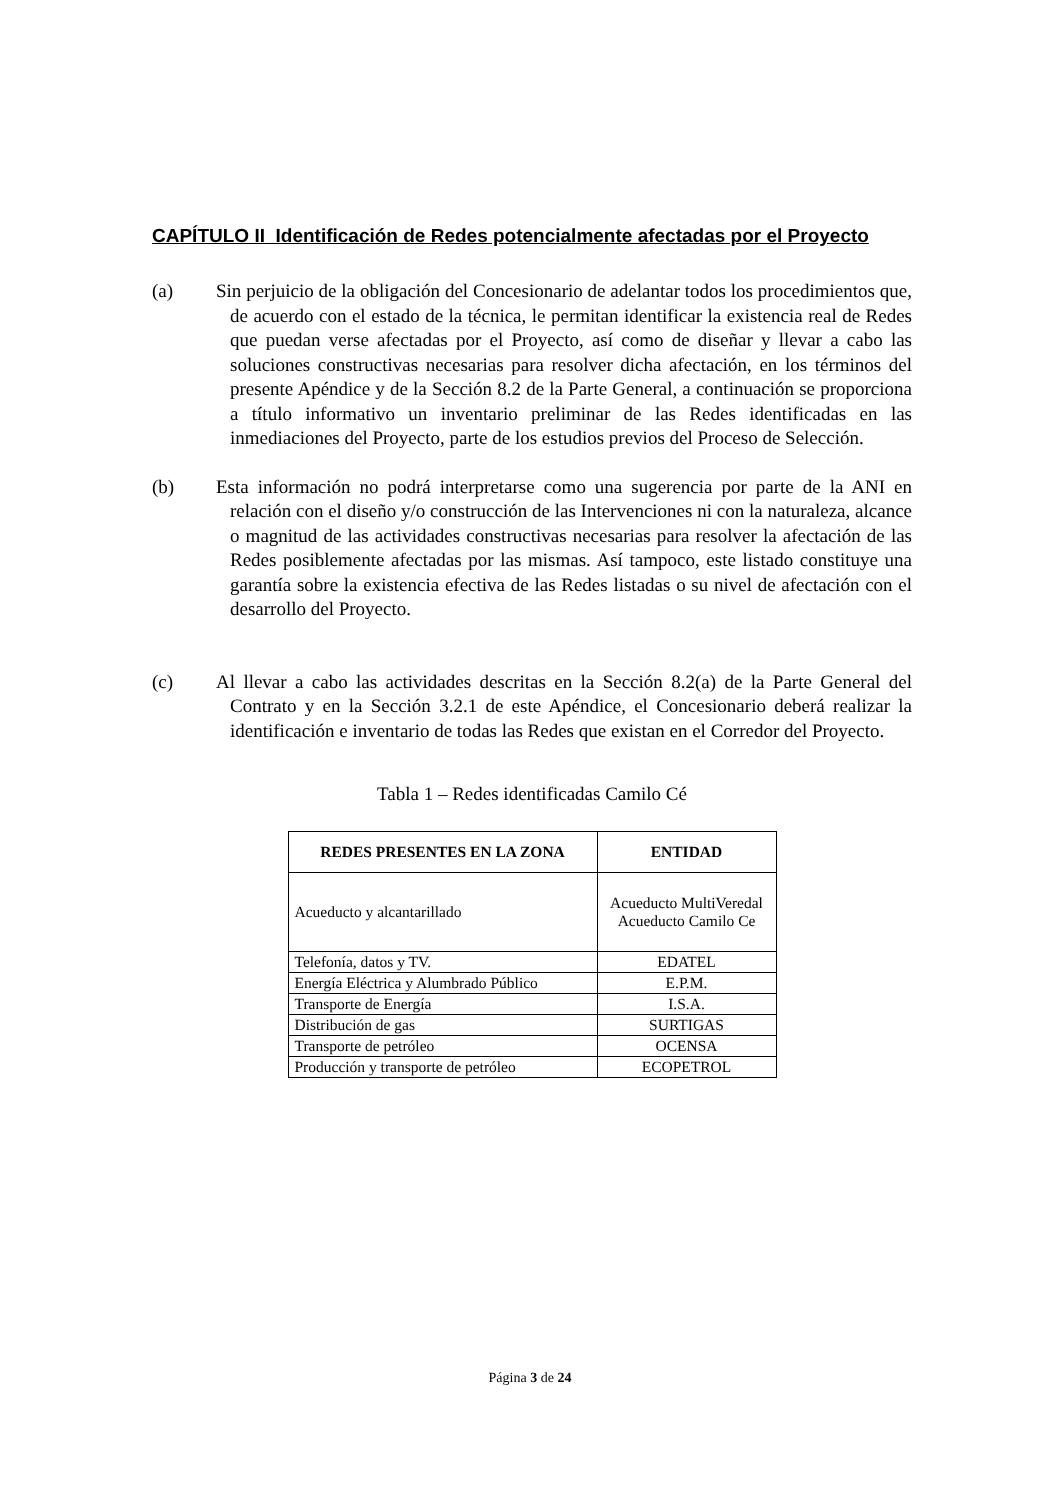CAPÍTULO II Identificación de Redes potencialmente afectadas por el Proyecto
(a) Sin perjuicio de la obligación del Concesionario de adelantar todos los procedimientos que, de acuerdo con el estado de la técnica, le permitan identificar la existencia real de Redes que puedan verse afectadas por el Proyecto, así como de diseñar y llevar a cabo las soluciones constructivas necesarias para resolver dicha afectación, en los términos del presente Apéndice y de la Sección 8.2 de la Parte General, a continuación se proporciona a título informativo un inventario preliminar de las Redes identificadas en las inmediaciones del Proyecto, parte de los estudios previos del Proceso de Selección.
(b) Esta información no podrá interpretarse como una sugerencia por parte de la ANI en relación con el diseño y/o construcción de las Intervenciones ni con la naturaleza, alcance o magnitud de las actividades constructivas necesarias para resolver la afectación de las Redes posiblemente afectadas por las mismas. Así tampoco, este listado constituye una garantía sobre la existencia efectiva de las Redes listadas o su nivel de afectación con el desarrollo del Proyecto.
(c) Al llevar a cabo las actividades descritas en la Sección 8.2(a) de la Parte General del Contrato y en la Sección 3.2.1 de este Apéndice, el Concesionario deberá realizar la identificación e inventario de todas las Redes que existan en el Corredor del Proyecto.
Tabla 1 – Redes identificadas Camilo Cé
| REDES PRESENTES EN LA ZONA | ENTIDAD |
| --- | --- |
| Acueducto y alcantarillado | Acueducto MultiVeredal Acueducto Camilo Ce |
| Telefonía, datos y TV. | EDATEL |
| Energía Eléctrica y Alumbrado Público | E.P.M. |
| Transporte de Energía | I.S.A. |
| Distribución de gas | SURTIGAS |
| Transporte de petróleo | OCENSA |
| Producción y transporte de petróleo | ECOPETROL |
Página 3 de 24